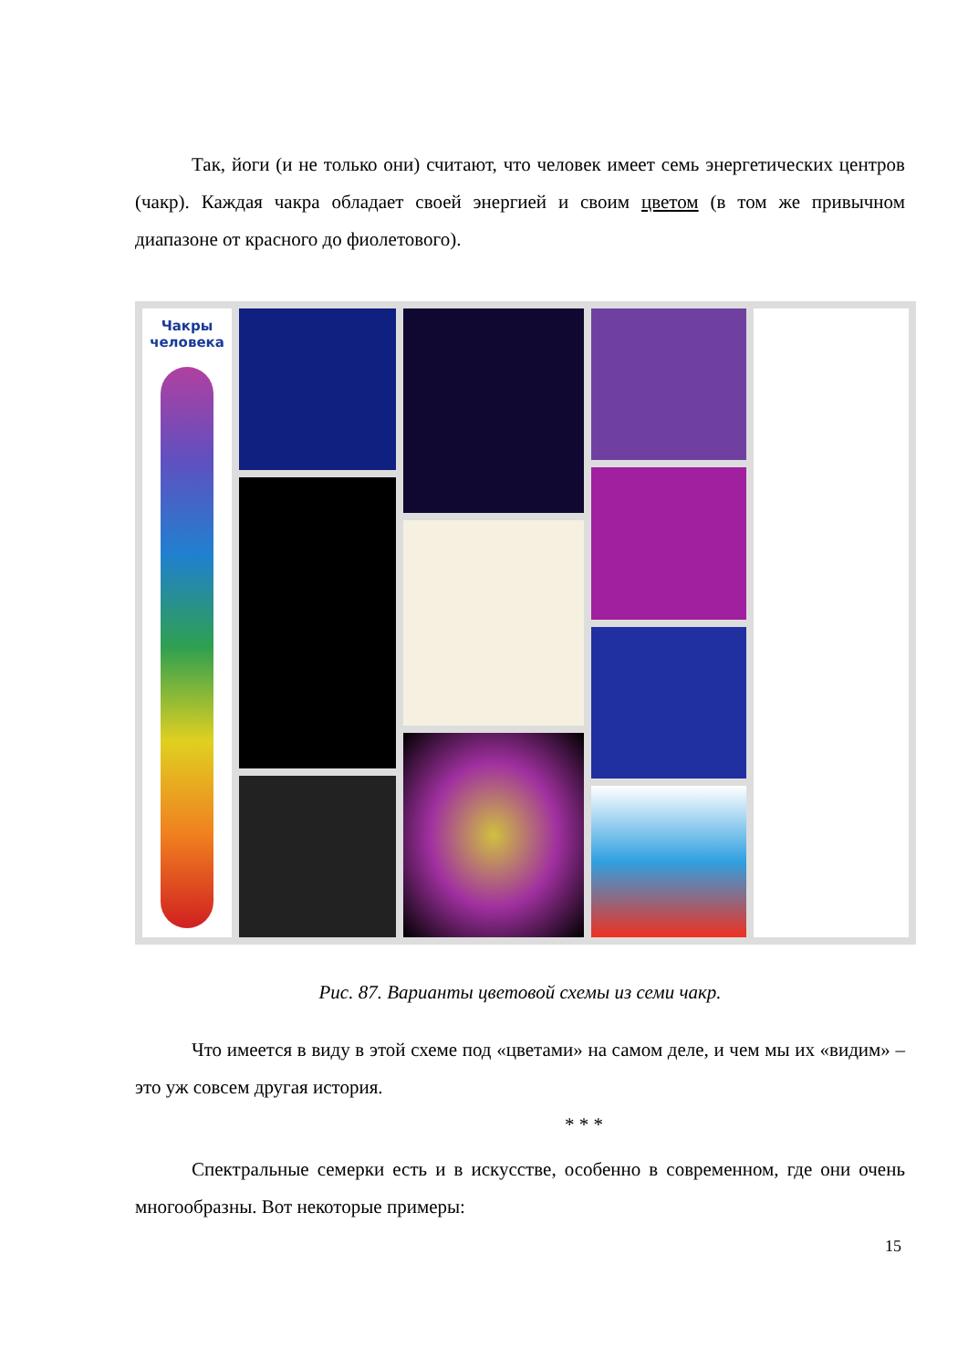Так, йоги (и не только они) считают, что человек имеет семь энергетических центров (чакр). Каждая чакра обладает своей энергией и своим цветом (в том же привычном диапазоне от красного до фиолетового).
Чакры человека
Рис. 87. Варианты цветовой схемы из семи чакр.
Что имеется в виду в этой схеме под «цветами» на самом деле, и чем мы их «видим» – это уж совсем другая история.
* * *
Спектральные семерки есть и в искусстве, особенно в современном, где они очень многообразны. Вот некоторые примеры:
15